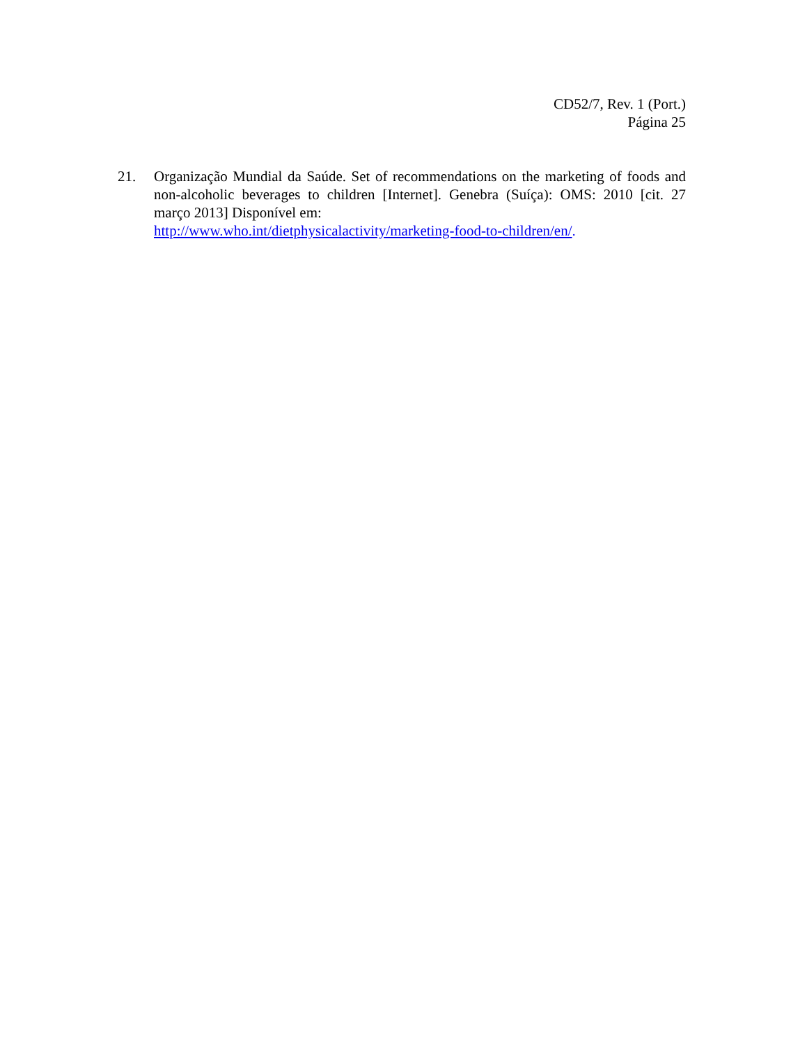CD52/7, Rev. 1 (Port.)
Página 25
21. Organização Mundial da Saúde. Set of recommendations on the marketing of foods and non-alcoholic beverages to children [Internet]. Genebra (Suíça): OMS: 2010 [cit. 27 março 2013] Disponível em:
http://www.who.int/dietphysicalactivity/marketing-food-to-children/en/.